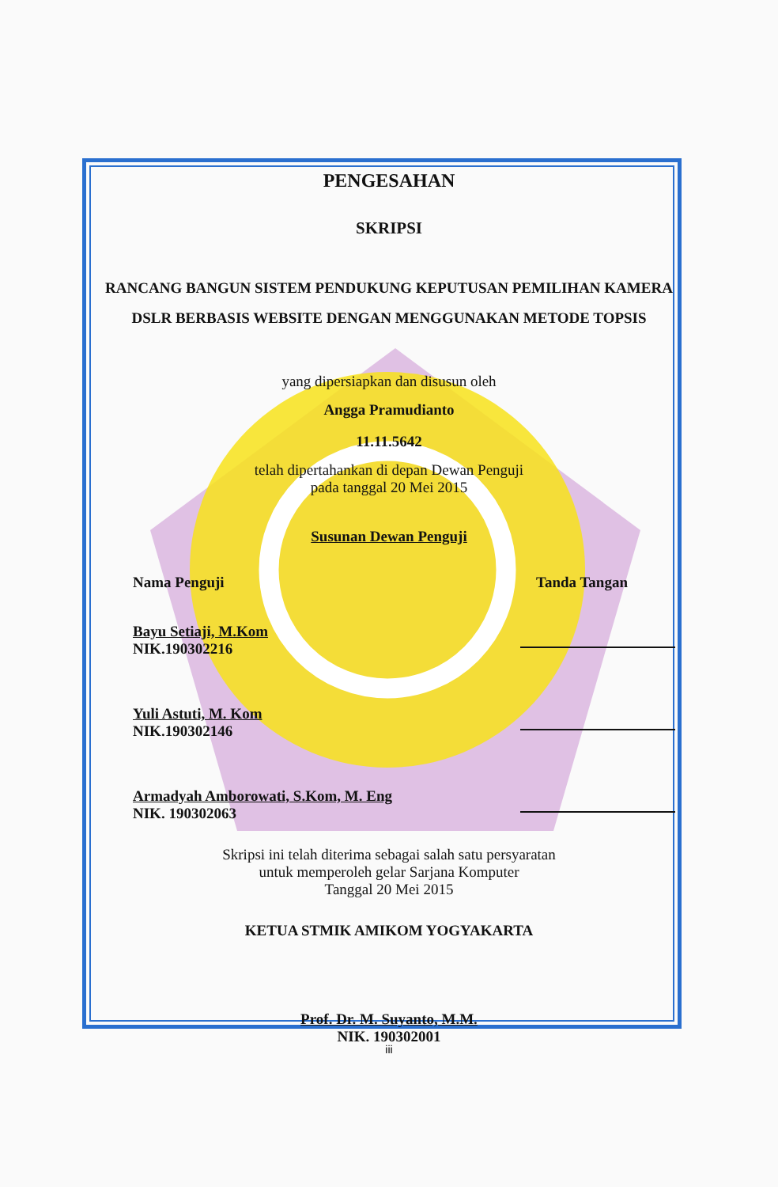PENGESAHAN
SKRIPSI
RANCANG BANGUN SISTEM PENDUKUNG KEPUTUSAN PEMILIHAN KAMERA DSLR BERBASIS WEBSITE DENGAN MENGGUNAKAN METODE TOPSIS
yang dipersiapkan dan disusun oleh
Angga Pramudianto
11.11.5642
telah dipertahankan di depan Dewan Penguji
pada tanggal 20 Mei 2015
Susunan Dewan Penguji
Nama Penguji Tanda Tangan
Bayu Setiaji, M.Kom
NIK.190302216
Yuli Astuti, M. Kom
NIK.190302146
Armadyah Amborowati, S.Kom, M. Eng
NIK. 190302063
Skripsi ini telah diterima sebagai salah satu persyaratan
untuk memperoleh gelar Sarjana Komputer
Tanggal 20 Mei 2015
KETUA STMIK AMIKOM YOGYAKARTA
Prof. Dr. M. Suyanto, M.M.
NIK. 190302001
iii